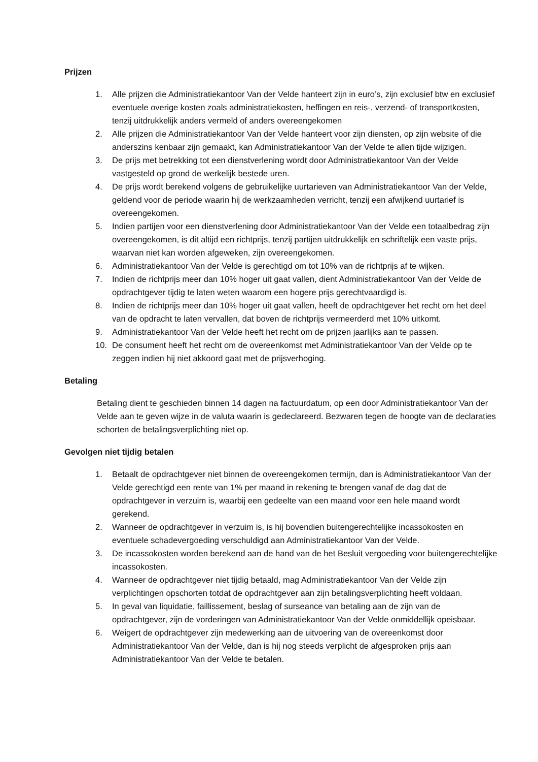Prijzen
1. Alle prijzen die Administratiekantoor Van der Velde hanteert zijn in euro’s, zijn exclusief btw en exclusief eventuele overige kosten zoals administratiekosten, heffingen en reis-, verzend- of transportkosten, tenzij uitdrukkelijk anders vermeld of anders overeengekomen
2. Alle prijzen die Administratiekantoor Van der Velde hanteert voor zijn diensten, op zijn website of die anderszins kenbaar zijn gemaakt, kan Administratiekantoor Van der Velde te allen tijde wijzigen.
3. De prijs met betrekking tot een dienstverlening wordt door Administratiekantoor Van der Velde vastgesteld op grond de werkelijk bestede uren.
4. De prijs wordt berekend volgens de gebruikelijke uurtarieven van Administratiekantoor Van der Velde, geldend voor de periode waarin hij de werkzaamheden verricht, tenzij een afwijkend uurtarief is overeengekomen.
5. Indien partijen voor een dienstverlening door Administratiekantoor Van der Velde een totaalbedrag zijn overeengekomen, is dit altijd een richtprijs, tenzij partijen uitdrukkelijk en schriftelijk een vaste prijs, waarvan niet kan worden afgeweken, zijn overeengekomen.
6. Administratiekantoor Van der Velde is gerechtigd om tot 10% van de richtprijs af te wijken.
7. Indien de richtprijs meer dan 10% hoger uit gaat vallen, dient Administratiekantoor Van der Velde de opdrachtgever tijdig te laten weten waarom een hogere prijs gerechtvaardigd is.
8. Indien de richtprijs meer dan 10% hoger uit gaat vallen, heeft de opdrachtgever het recht om het deel van de opdracht te laten vervallen, dat boven de richtprijs vermeerderd met 10% uitkomt.
9. Administratiekantoor Van der Velde heeft het recht om de prijzen jaarlijks aan te passen.
10. De consument heeft het recht om de overeenkomst met Administratiekantoor Van der Velde op te zeggen indien hij niet akkoord gaat met de prijsverhoging.
Betaling
Betaling dient te geschieden binnen 14 dagen na factuurdatum, op een door Administratiekantoor Van der Velde aan te geven wijze in de valuta waarin is gedeclareerd. Bezwaren tegen de hoogte van de declaraties schorten de betalingsverplichting niet op.
Gevolgen niet tijdig betalen
1. Betaalt de opdrachtgever niet binnen de overeengekomen termijn, dan is Administratiekantoor Van der Velde gerechtigd een rente van 1% per maand in rekening te brengen vanaf de dag dat de opdrachtgever in verzuim is, waarbij een gedeelte van een maand voor een hele maand wordt gerekend.
2. Wanneer de opdrachtgever in verzuim is, is hij bovendien buitengerechtelijke incassokosten en eventuele schadevergoeding verschuldigd aan Administratiekantoor Van der Velde.
3. De incassokosten worden berekend aan de hand van de het Besluit vergoeding voor buitengerechtelijke incassokosten.
4. Wanneer de opdrachtgever niet tijdig betaald, mag Administratiekantoor Van der Velde zijn verplichtingen opschorten totdat de opdrachtgever aan zijn betalingsverplichting heeft voldaan.
5. In geval van liquidatie, faillissement, beslag of surseance van betaling aan de zijn van de opdrachtgever, zijn de vorderingen van Administratiekantoor Van der Velde onmiddellijk opeisbaar.
6. Weigert de opdrachtgever zijn medewerking aan de uitvoering van de overeenkomst door Administratiekantoor Van der Velde, dan is hij nog steeds verplicht de afgesproken prijs aan Administratiekantoor Van der Velde te betalen.